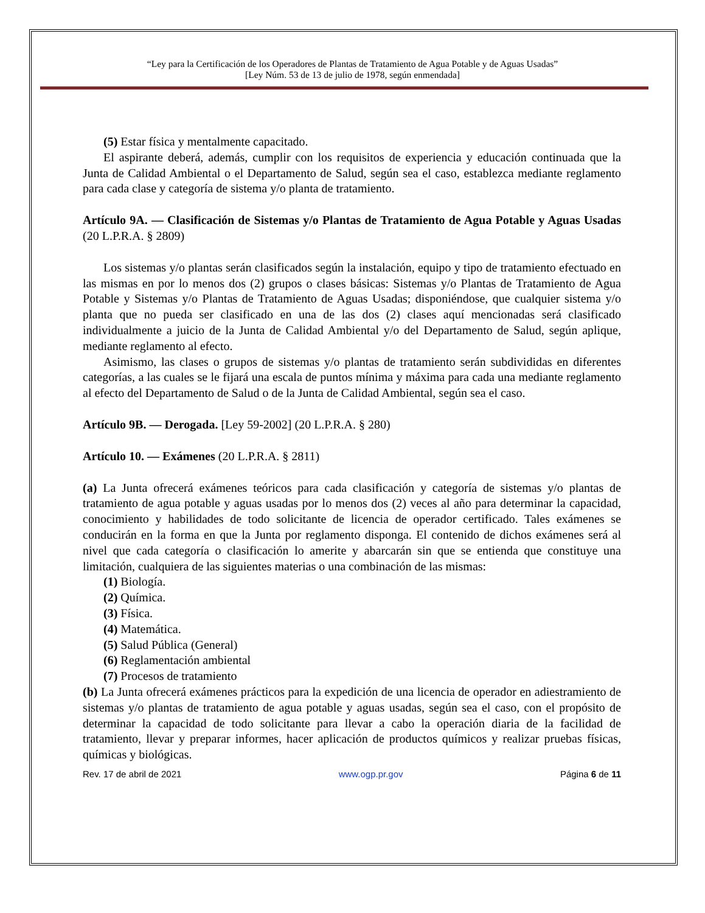“Ley para la Certificación de los Operadores de Plantas de Tratamiento de Agua Potable y de Aguas Usadas”
[Ley Núm. 53 de 13 de julio de 1978, según enmendada]
(5) Estar física y mentalmente capacitado.
El aspirante deberá, además, cumplir con los requisitos de experiencia y educación continuada que la Junta de Calidad Ambiental o el Departamento de Salud, según sea el caso, establezca mediante reglamento para cada clase y categoría de sistema y/o planta de tratamiento.
Artículo 9A. — Clasificación de Sistemas y/o Plantas de Tratamiento de Agua Potable y Aguas Usadas (20 L.P.R.A. § 2809)
Los sistemas y/o plantas serán clasificados según la instalación, equipo y tipo de tratamiento efectuado en las mismas en por lo menos dos (2) grupos o clases básicas: Sistemas y/o Plantas de Tratamiento de Agua Potable y Sistemas y/o Plantas de Tratamiento de Aguas Usadas; disponiéndose, que cualquier sistema y/o planta que no pueda ser clasificado en una de las dos (2) clases aquí mencionadas será clasificado individualmente a juicio de la Junta de Calidad Ambiental y/o del Departamento de Salud, según aplique, mediante reglamento al efecto.
Asimismo, las clases o grupos de sistemas y/o plantas de tratamiento serán subdivididas en diferentes categorías, a las cuales se le fijará una escala de puntos mínima y máxima para cada una mediante reglamento al efecto del Departamento de Salud o de la Junta de Calidad Ambiental, según sea el caso.
Artículo 9B. — Derogada. [Ley 59-2002] (20 L.P.R.A. § 280)
Artículo 10. — Exámenes (20 L.P.R.A. § 2811)
(a) La Junta ofrecerá exámenes teóricos para cada clasificación y categoría de sistemas y/o plantas de tratamiento de agua potable y aguas usadas por lo menos dos (2) veces al año para determinar la capacidad, conocimiento y habilidades de todo solicitante de licencia de operador certificado. Tales exámenes se conducirán en la forma en que la Junta por reglamento disponga. El contenido de dichos exámenes será al nivel que cada categoría o clasificación lo amerite y abarcarán sin que se entienda que constituye una limitación, cualquiera de las siguientes materias o una combinación de las mismas:
(1) Biología.
(2) Química.
(3) Física.
(4) Matemática.
(5) Salud Pública (General)
(6) Reglamentación ambiental
(7) Procesos de tratamiento
(b) La Junta ofrecerá exámenes prácticos para la expedición de una licencia de operador en adiestramiento de sistemas y/o plantas de tratamiento de agua potable y aguas usadas, según sea el caso, con el propósito de determinar la capacidad de todo solicitante para llevar a cabo la operación diaria de la facilidad de tratamiento, llevar y preparar informes, hacer aplicación de productos químicos y realizar pruebas físicas, químicas y biológicas.
Rev. 17 de abril de 2021 www.ogp.pr.gov Página 6 de 11